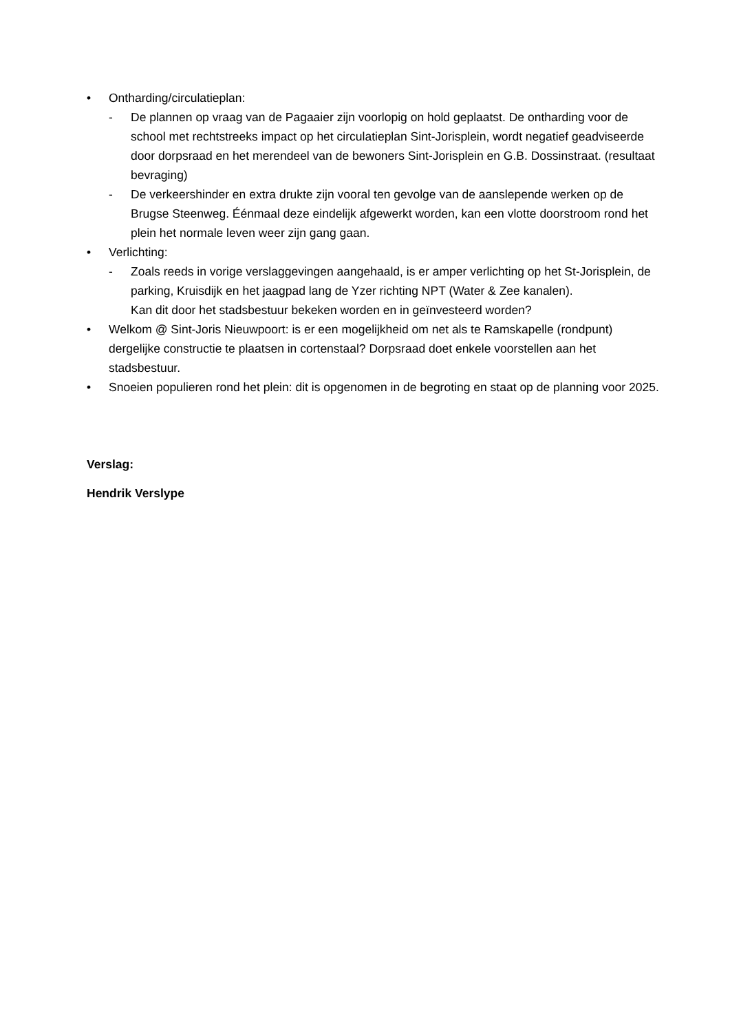• Ontharding/circulatieplan:
- De plannen op vraag van de Pagaaier zijn voorlopig on hold geplaatst. De ontharding voor de school met rechtstreeks impact op het circulatieplan Sint-Jorisplein, wordt negatief geadviseerde door dorpsraad en het merendeel van de bewoners Sint-Jorisplein en G.B. Dossinstraat. (resultaat bevraging)
- De verkeershinder en extra drukte zijn vooral ten gevolge van de aanslepende werken op de Brugse Steenweg. Éénmaal deze eindelijk afgewerkt worden, kan een vlotte doorstroom rond het plein het normale leven weer zijn gang gaan.
• Verlichting:
- Zoals reeds in vorige verslaggevingen aangehaald, is er amper verlichting op het St-Jorisplein, de parking, Kruisdijk en het jaagpad lang de Yzer richting NPT (Water & Zee kanalen).
Kan dit door het stadsbestuur bekeken worden en in geïnvesteerd worden?
• Welkom @ Sint-Joris Nieuwpoort: is er een mogelijkheid om net als te Ramskapelle (rondpunt) dergelijke constructie te plaatsen in cortenstaal? Dorpsraad doet enkele voorstellen aan het stadsbestuur.
• Snoeien populieren rond het plein: dit is opgenomen in de begroting en staat op de planning voor 2025.
Verslag:
Hendrik Verslype